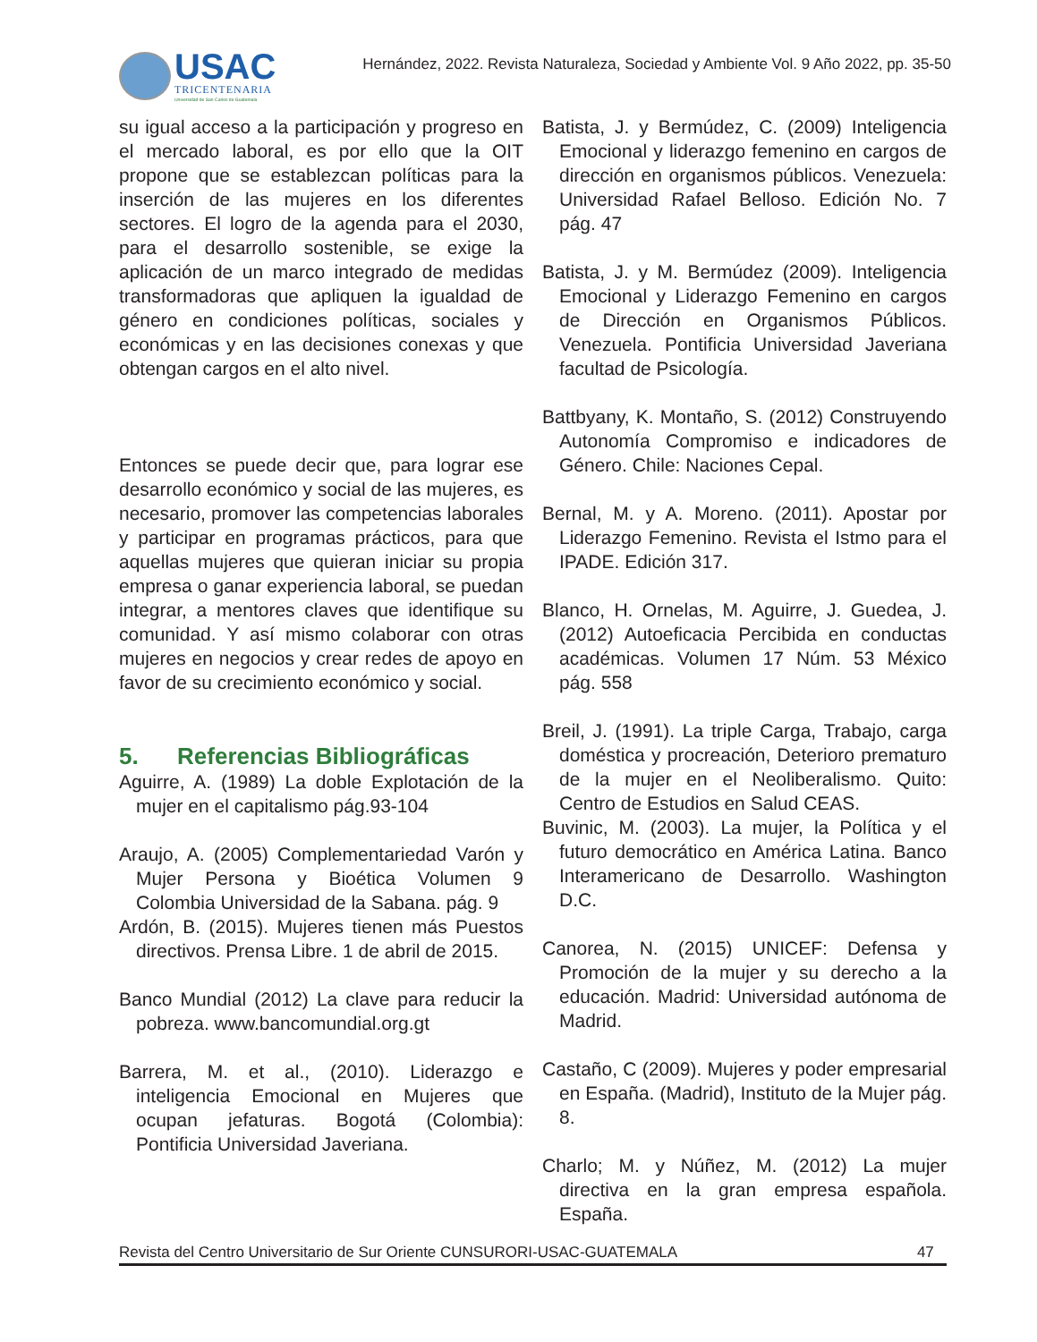USAC
TRICENTENARIA
Universidad de San Carlos de Guatemala
Hernández, 2022. Revista Naturaleza, Sociedad y Ambiente Vol. 9 Año 2022, pp. 35-50
su igual acceso a la participación y progreso en el mercado laboral, es por ello que la OIT propone que se establezcan políticas para la inserción de las mujeres en los diferentes sectores. El logro de la agenda para el 2030, para el desarrollo sostenible, se exige la aplicación de un marco integrado de medidas transformadoras que apliquen la igualdad de género en condiciones políticas, sociales y económicas y en las decisiones conexas y que obtengan cargos en el alto nivel.
Entonces se puede decir que, para lograr ese desarrollo económico y social de las mujeres, es necesario, promover las competencias laborales y participar en programas prácticos, para que aquellas mujeres que quieran iniciar su propia empresa o ganar experiencia laboral, se puedan integrar, a mentores claves que identifique su comunidad. Y así mismo colaborar con otras mujeres en negocios y crear redes de apoyo en favor de su crecimiento económico y social.
5. Referencias Bibliográficas
Aguirre, A. (1989) La doble Explotación de la mujer en el capitalismo pág.93-104
Araujo, A. (2005) Complementariedad Varón y Mujer Persona y Bioética Volumen 9 Colombia Universidad de la Sabana. pág. 9
Ardón, B. (2015). Mujeres tienen más Puestos directivos. Prensa Libre. 1 de abril de 2015.
Banco Mundial (2012) La clave para reducir la pobreza. www.bancomundial.org.gt
Barrera, M. et al., (2010). Liderazgo e inteligencia Emocional en Mujeres que ocupan jefaturas. Bogotá (Colombia): Pontificia Universidad Javeriana.
Batista, J. y Bermúdez, C. (2009) Inteligencia Emocional y liderazgo femenino en cargos de dirección en organismos públicos. Venezuela: Universidad Rafael Belloso. Edición No. 7 pág. 47
Batista, J. y M. Bermúdez (2009). Inteligencia Emocional y Liderazgo Femenino en cargos de Dirección en Organismos Públicos. Venezuela. Pontificia Universidad Javeriana facultad de Psicología.
Battbyany, K. Montaño, S. (2012) Construyendo Autonomía Compromiso e indicadores de Género. Chile: Naciones Cepal.
Bernal, M. y A. Moreno. (2011). Apostar por Liderazgo Femenino. Revista el Istmo para el IPADE. Edición 317.
Blanco, H. Ornelas, M. Aguirre, J. Guedea, J. (2012) Autoeficacia Percibida en conductas académicas. Volumen 17 Núm. 53 México pág. 558
Breil, J. (1991). La triple Carga, Trabajo, carga doméstica y procreación, Deterioro prematuro de la mujer en el Neoliberalismo. Quito: Centro de Estudios en Salud CEAS.
Buvinic, M. (2003). La mujer, la Política y el futuro democrático en América Latina. Banco Interamericano de Desarrollo. Washington D.C.
Canorea, N. (2015) UNICEF: Defensa y Promoción de la mujer y su derecho a la educación. Madrid: Universidad autónoma de Madrid.
Castaño, C (2009). Mujeres y poder empresarial en España. (Madrid), Instituto de la Mujer pág. 8.
Charlo; M. y Núñez, M. (2012) La mujer directiva en la gran empresa española. España.
Revista del Centro Universitario de Sur Oriente CUNSURORI-USAC-GUATEMALA 47